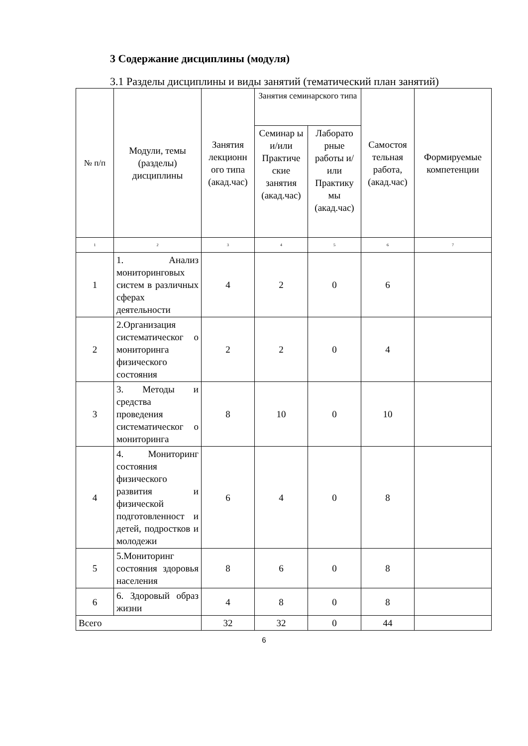3 Содержание дисциплины (модуля)
3.1 Разделы дисциплины и виды занятий (тематический план занятий)
| № п/п | Модули, темы (разделы) дисциплины | Занятия лекционн ого типа (акад.час) | Занятия семинарского типа | | Самостоя тельная работа, (акад.час) | Формируемые компетенции |
| --- | --- | --- | --- | --- | --- | --- |
| | | | Семинар ы и/или Практиче ские занятия (акад.час) | Лаборато рные работы и/или Практику мы (акад.час) | | |
| 1 | 2 | 3 | 4 | 5 | 6 | 7 |
| 1 | 1. Анализ мониторинговых систем в различных сферах деятельности | 4 | 2 | 0 | 6 | |
| 2 | 2.Организация систематическог о мониторинга физического состояния | 2 | 2 | 0 | 4 | |
| 3 | 3. Методы и средства проведения систематическог о мониторинга | 8 | 10 | 0 | 10 | |
| 4 | 4. Мониторинг состояния физического развития и физической подготовленност и детей, подростков и молодежи | 6 | 4 | 0 | 8 | |
| 5 | 5.Мониторинг состояния здоровья населения | 8 | 6 | 0 | 8 | |
| 6 | 6. Здоровый образ жизни | 4 | 8 | 0 | 8 | |
| Всего | | 32 | 32 | 0 | 44 | |
6